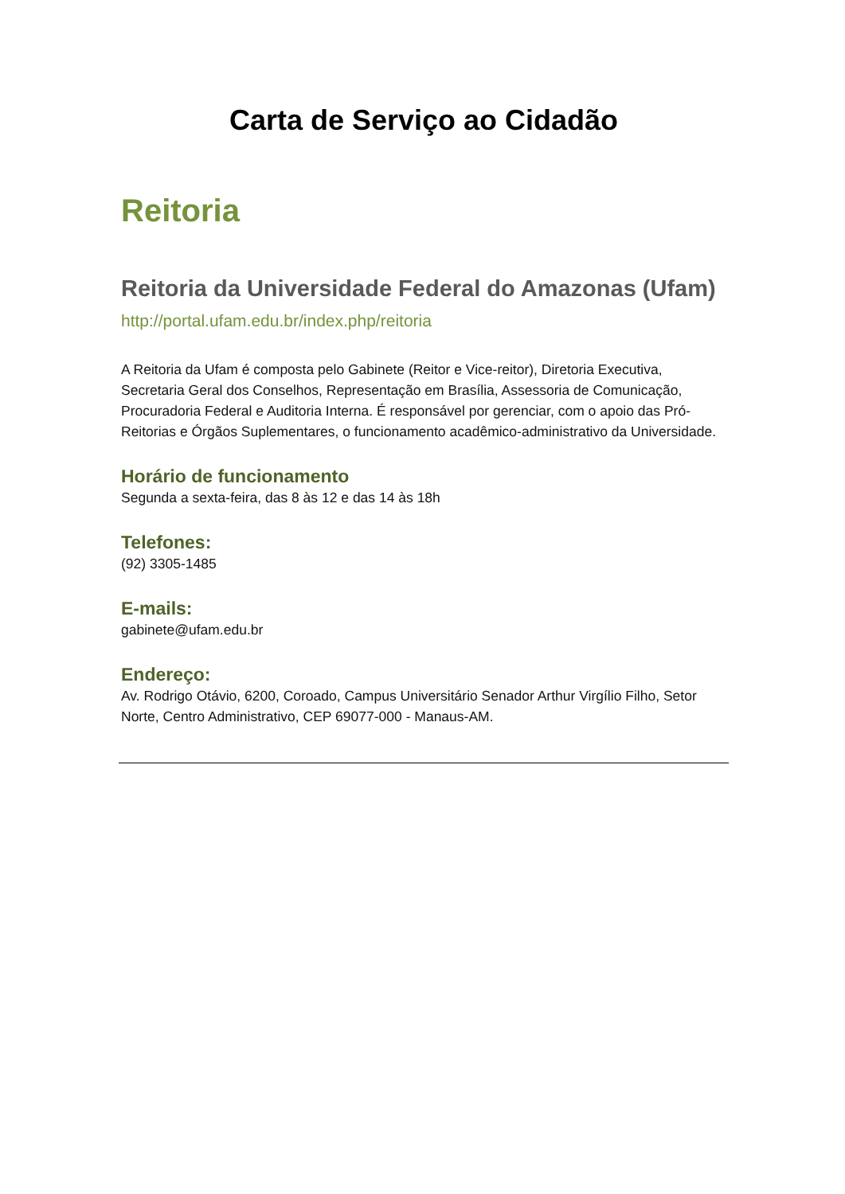Carta de Serviço ao Cidadão
Reitoria
Reitoria da Universidade Federal do Amazonas (Ufam)
http://portal.ufam.edu.br/index.php/reitoria
A Reitoria da Ufam é composta pelo Gabinete (Reitor e Vice-reitor), Diretoria Executiva, Secretaria Geral dos Conselhos, Representação em Brasília, Assessoria de Comunicação, Procuradoria Federal e Auditoria Interna. É responsável por gerenciar, com o apoio das Pró-Reitorias e Órgãos Suplementares, o funcionamento acadêmico-administrativo da Universidade.
Horário de funcionamento
Segunda a sexta-feira, das 8 às 12 e das 14 às 18h
Telefones:
(92) 3305-1485
E-mails:
gabinete@ufam.edu.br
Endereço:
Av. Rodrigo Otávio, 6200, Coroado, Campus Universitário Senador Arthur Virgílio Filho, Setor Norte, Centro Administrativo, CEP 69077-000 - Manaus-AM.